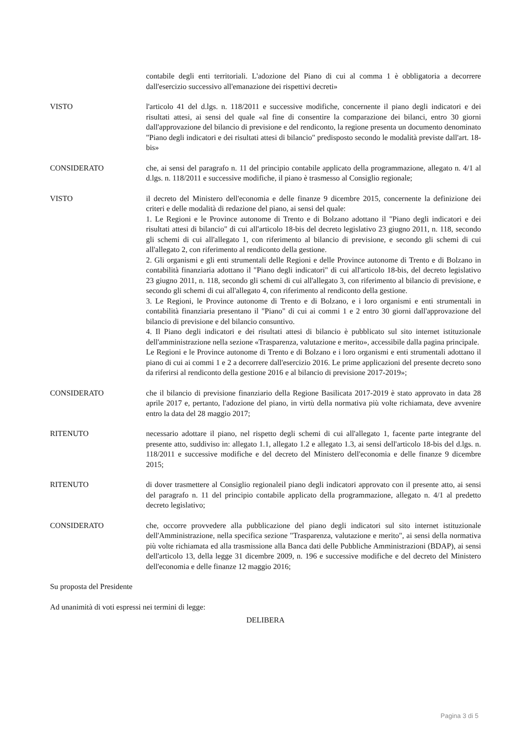contabile degli enti territoriali. L'adozione del Piano di cui al comma 1 è obbligatoria a decorrere dall'esercizio successivo all'emanazione dei rispettivi decreti»
VISTO l'articolo 41 del d.lgs. n. 118/2011 e successive modifiche, concernente il piano degli indicatori e dei risultati attesi, ai sensi del quale «al fine di consentire la comparazione dei bilanci, entro 30 giorni dall'approvazione del bilancio di previsione e del rendiconto, la regione presenta un documento denominato "Piano degli indicatori e dei risultati attesi di bilancio" predisposto secondo le modalità previste dall'art. 18-bis»
CONSIDERATO che, ai sensi del paragrafo n. 11 del principio contabile applicato della programmazione, allegato n. 4/1 al d.lgs. n. 118/2011 e successive modifiche, il piano è trasmesso al Consiglio regionale;
VISTO il decreto del Ministero dell'economia e delle finanze 9 dicembre 2015, concernente la definizione dei criteri e delle modalità di redazione del piano, ai sensi del quale:
1. Le Regioni e le Province autonome di Trento e di Bolzano adottano il "Piano degli indicatori e dei risultati attesi di bilancio" di cui all'articolo 18-bis del decreto legislativo 23 giugno 2011, n. 118, secondo gli schemi di cui all'allegato 1, con riferimento al bilancio di previsione, e secondo gli schemi di cui all'allegato 2, con riferimento al rendiconto della gestione.
2. Gli organismi e gli enti strumentali delle Regioni e delle Province autonome di Trento e di Bolzano in contabilità finanziaria adottano il "Piano degli indicatori" di cui all'articolo 18-bis, del decreto legislativo 23 giugno 2011, n. 118, secondo gli schemi di cui all'allegato 3, con riferimento al bilancio di previsione, e secondo gli schemi di cui all'allegato 4, con riferimento al rendiconto della gestione.
3. Le Regioni, le Province autonome di Trento e di Bolzano, e i loro organismi e enti strumentali in contabilità finanziaria presentano il "Piano" di cui ai commi 1 e 2 entro 30 giorni dall'approvazione del bilancio di previsione e del bilancio consuntivo.
4. Il Piano degli indicatori e dei risultati attesi di bilancio è pubblicato sul sito internet istituzionale dell'amministrazione nella sezione «Trasparenza, valutazione e merito», accessibile dalla pagina principale.
Le Regioni e le Province autonome di Trento e di Bolzano e i loro organismi e enti strumentali adottano il piano di cui ai commi 1 e 2 a decorrere dall'esercizio 2016. Le prime applicazioni del presente decreto sono da riferirsi al rendiconto della gestione 2016 e al bilancio di previsione 2017-2019»;
CONSIDERATO che il bilancio di previsione finanziario della Regione Basilicata 2017-2019 è stato approvato in data 28 aprile 2017 e, pertanto, l'adozione del piano, in virtù della normativa più volte richiamata, deve avvenire entro la data del 28 maggio 2017;
RITENUTO necessario adottare il piano, nel rispetto degli schemi di cui all'allegato 1, facente parte integrante del presente atto, suddiviso in: allegato 1.1, allegato 1.2 e allegato 1.3, ai sensi dell'articolo 18-bis del d.lgs. n. 118/2011 e successive modifiche e del decreto del Ministero dell'economia e delle finanze 9 dicembre 2015;
RITENUTO di dover trasmettere al Consiglio regionaleil piano degli indicatori approvato con il presente atto, ai sensi del paragrafo n. 11 del principio contabile applicato della programmazione, allegato n. 4/1 al predetto decreto legislativo;
CONSIDERATO che, occorre provvedere alla pubblicazione del piano degli indicatori sul sito internet istituzionale dell'Amministrazione, nella specifica sezione "Trasparenza, valutazione e merito", ai sensi della normativa più volte richiamata ed alla trasmissione alla Banca dati delle Pubbliche Amministrazioni (BDAP), ai sensi dell'articolo 13, della legge 31 dicembre 2009, n. 196 e successive modifiche e del decreto del Ministero dell'economia e delle finanze 12 maggio 2016;
Su proposta del Presidente
Ad unanimità di voti espressi nei termini di legge:
DELIBERA
Pagina 3 di 5